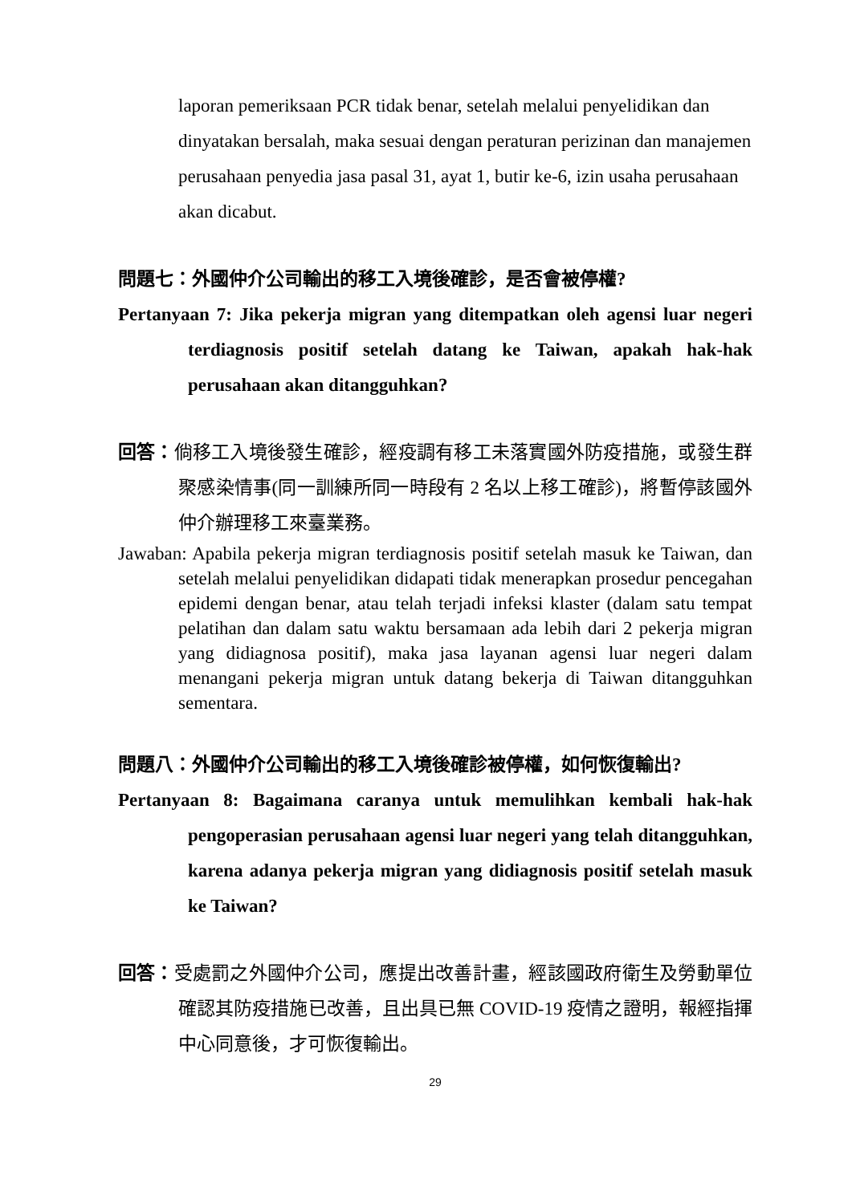laporan pemeriksaan PCR tidak benar, setelah melalui penyelidikan dan dinyatakan bersalah, maka sesuai dengan peraturan perizinan dan manajemen perusahaan penyedia jasa pasal 31, ayat 1, butir ke-6, izin usaha perusahaan akan dicabut.
問題七：外國仲介公司輸出的移工入境後確診，是否會被停權?
Pertanyaan 7: Jika pekerja migran yang ditempatkan oleh agensi luar negeri terdiagnosis positif setelah datang ke Taiwan, apakah hak-hak perusahaan akan ditangguhkan?
回答：倘移工入境後發生確診，經疫調有移工未落實國外防疫措施，或發生群聚感染情事(同一訓練所同一時段有 2 名以上移工確診)，將暫停該國外仲介辦理移工來臺業務。
Jawaban: Apabila pekerja migran terdiagnosis positif setelah masuk ke Taiwan, dan setelah melalui penyelidikan didapati tidak menerapkan prosedur pencegahan epidemi dengan benar, atau telah terjadi infeksi klaster (dalam satu tempat pelatihan dan dalam satu waktu bersamaan ada lebih dari 2 pekerja migran yang didiagnosa positif), maka jasa layanan agensi luar negeri dalam menangani pekerja migran untuk datang bekerja di Taiwan ditangguhkan sementara.
問題八：外國仲介公司輸出的移工入境後確診被停權，如何恢復輸出?
Pertanyaan 8: Bagaimana caranya untuk memulihkan kembali hak-hak pengoperasian perusahaan agensi luar negeri yang telah ditangguhkan, karena adanya pekerja migran yang didiagnosis positif setelah masuk ke Taiwan?
回答：受處罰之外國仲介公司，應提出改善計畫，經該國政府衛生及勞動單位確認其防疫措施已改善，且出具已無 COVID-19 疫情之證明，報經指揮中心同意後，才可恢復輸出。
29